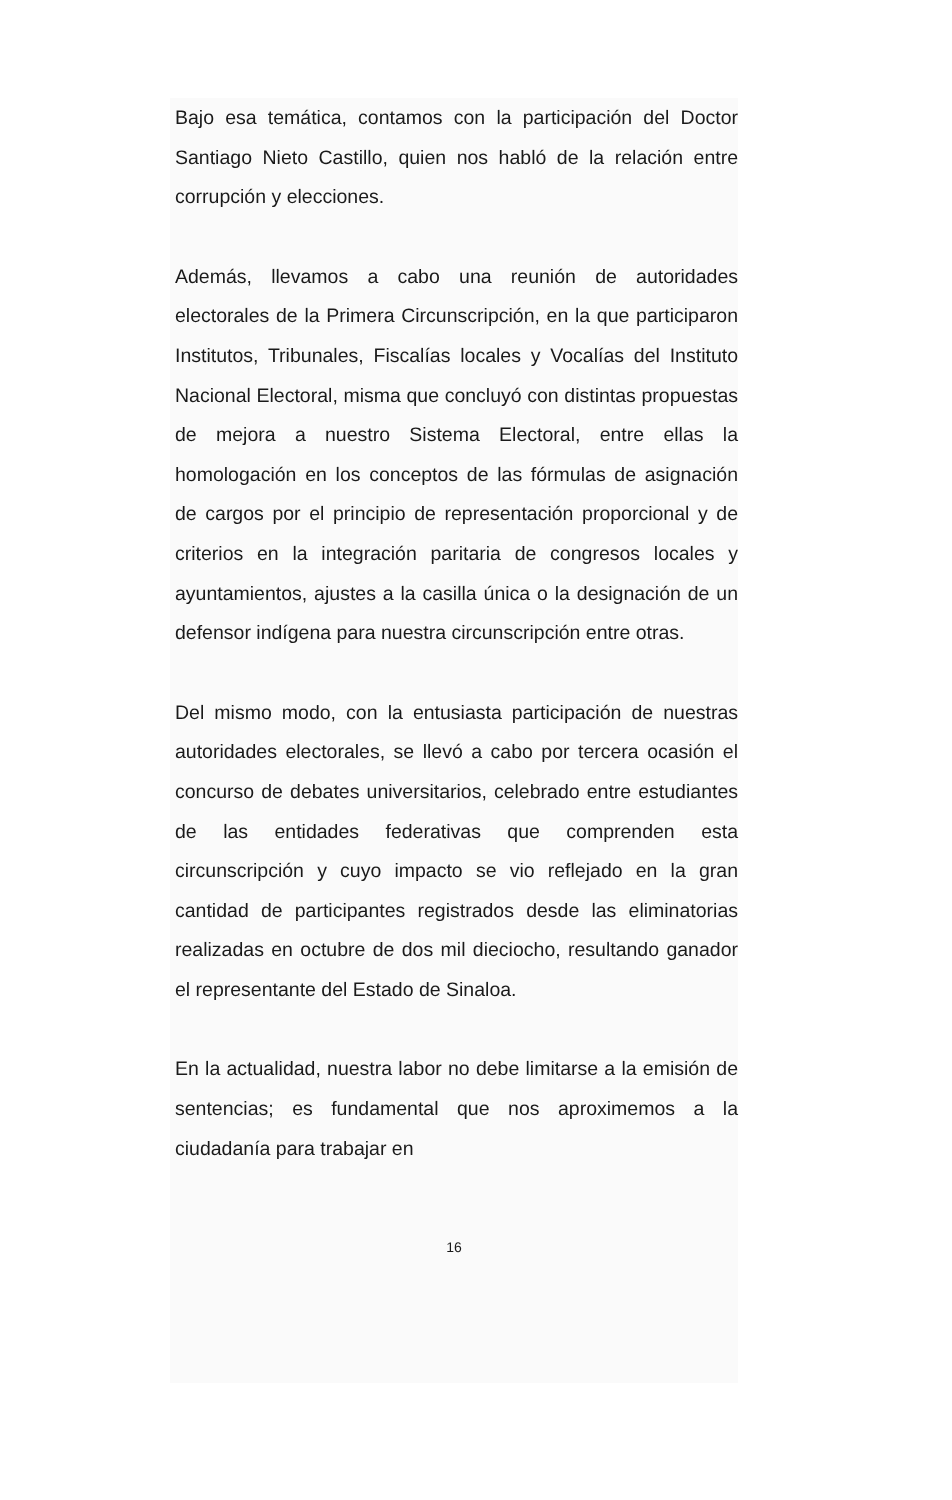Bajo esa temática, contamos con la participación del Doctor Santiago Nieto Castillo, quien nos habló de la relación entre corrupción y elecciones.
Además, llevamos a cabo una reunión de autoridades electorales de la Primera Circunscripción, en la que participaron Institutos, Tribunales, Fiscalías locales y Vocalías del Instituto Nacional Electoral, misma que concluyó con distintas propuestas de mejora a nuestro Sistema Electoral, entre ellas la homologación en los conceptos de las fórmulas de asignación de cargos por el principio de representación proporcional y de criterios en la integración paritaria de congresos locales y ayuntamientos, ajustes a la casilla única o la designación de un defensor indígena para nuestra circunscripción entre otras.
Del mismo modo, con la entusiasta participación de nuestras autoridades electorales, se llevó a cabo por tercera ocasión el concurso de debates universitarios, celebrado entre estudiantes de las entidades federativas que comprenden esta circunscripción y cuyo impacto se vio reflejado en la gran cantidad de participantes registrados desde las eliminatorias realizadas en octubre de dos mil dieciocho, resultando ganador el representante del Estado de Sinaloa.
En la actualidad, nuestra labor no debe limitarse a la emisión de sentencias; es fundamental que nos aproximemos a la ciudadanía para trabajar en
16